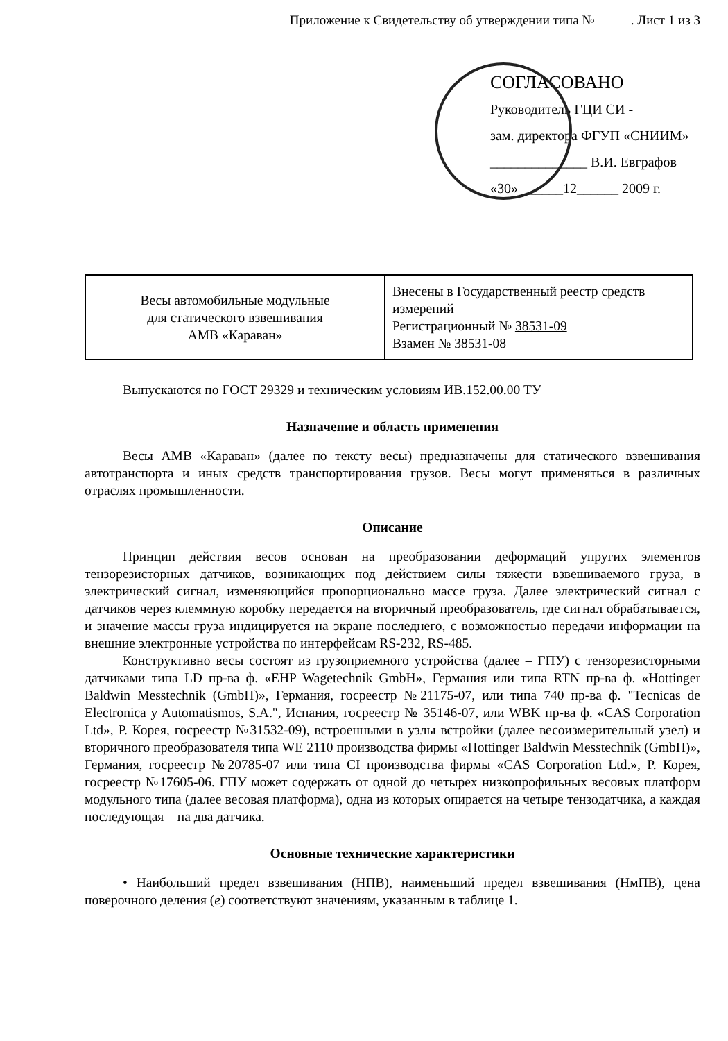Приложение к Свидетельству об утверждении типа № . Лист 1 из 3
СОГЛАСОВАНО
Руководитель ГЦИ СИ -
зам. директора ФГУП «СНИИМ»
______________ В.И. Евграфов
«30» ______12______ 2009 г.
| Весы автомобильные модульные для статического взвешивания АМВ «Караван» | Внесены в Государственный реестр средств измерений Регистрационный № 38531-09 Взамен № 38531-08 |
Выпускаются по ГОСТ 29329 и техническим условиям ИВ.152.00.00 ТУ
Назначение и область применения
Весы АМВ «Караван» (далее по тексту весы) предназначены для статического взвешивания автотранспорта и иных средств транспортирования грузов. Весы могут применяться в различных отраслях промышленности.
Описание
Принцип действия весов основан на преобразовании деформаций упругих элементов тензорезисторных датчиков, возникающих под действием силы тяжести взвешиваемого груза, в электрический сигнал, изменяющийся пропорционально массе груза. Далее электрический сигнал с датчиков через клеммную коробку передается на вторичный преобразователь, где сигнал обрабатывается, и значение массы груза индицируется на экране последнего, с возможностью передачи информации на внешние электронные устройства по интерфейсам RS-232, RS-485.
Конструктивно весы состоят из грузоприемного устройства (далее – ГПУ) с тензорезисторными датчиками типа LD пр-ва ф. «EHP Wagetechnik GmbH», Германия или типа RTN пр-ва ф. «Hottinger Baldwin Messtechnik (GmbH)», Германия, госреестр №21175-07, или типа 740 пр-ва ф. "Tecnicas de Electronica y Automatismos, S.A.", Испания, госреестр № 35146-07, или WBK пр-ва ф. «CAS Corporation Ltd», Р. Корея, госреестр №31532-09), встроенными в узлы встройки (далее весоизмерительный узел) и вторичного преобразователя типа WE 2110 производства фирмы «Hottinger Baldwin Messtechnik (GmbH)», Германия, госреестр №20785-07 или типа CI производства фирмы «CAS Corporation Ltd.», Р. Корея, госреестр №17605-06. ГПУ может содержать от одной до четырех низкопрофильных весовых платформ модульного типа (далее весовая платформа), одна из которых опирается на четыре тензодатчика, а каждая последующая – на два датчика.
Основные технические характеристики
• Наибольший предел взвешивания (НПВ), наименьший предел взвешивания (НмПВ), цена поверочного деления (е) соответствуют значениям, указанным в таблице 1.